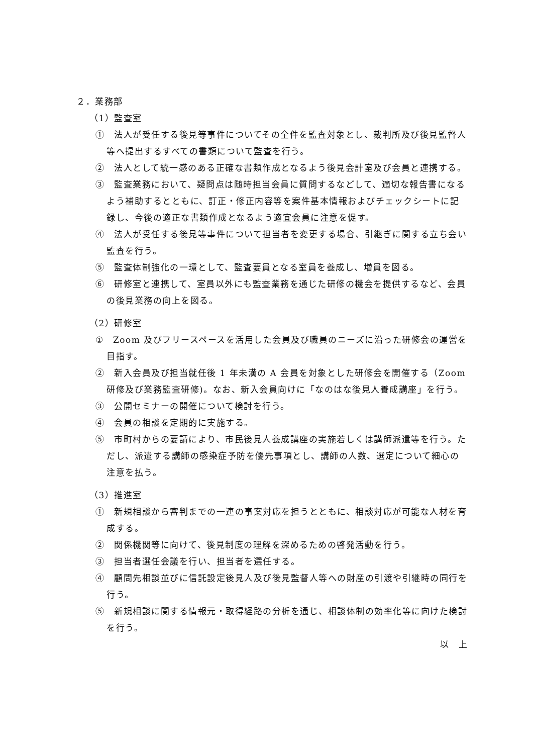２．業務部
（1）監査室
①　法人が受任する後見等事件についてその全件を監査対象とし、裁判所及び後見監督人等へ提出するすべての書類について監査を行う。
②　法人として統一感のある正確な書類作成となるよう後見会計室及び会員と連携する。
③　監査業務において、疑問点は随時担当会員に質問するなどして、適切な報告書になるよう補助するとともに、訂正・修正内容等を案件基本情報およびチェックシートに記録し、今後の適正な書類作成となるよう適宜会員に注意を促す。
④　法人が受任する後見等事件について担当者を変更する場合、引継ぎに関する立ち会い監査を行う。
⑤　監査体制強化の一環として、監査要員となる室員を養成し、増員を図る。
⑥　研修室と連携して、室員以外にも監査業務を通じた研修の機会を提供するなど、会員の後見業務の向上を図る。
（2）研修室
①　Zoom 及びフリースペースを活用した会員及び職員のニーズに沿った研修会の運営を目指す。
②　新入会員及び担当就任後 1 年未満の A 会員を対象とした研修会を開催する（Zoom 研修及び業務監査研修)。なお、新入会員向けに「なのはな後見人養成講座」を行う。
③　公開セミナーの開催について検討を行う。
④　会員の相談を定期的に実施する。
⑤　市町村からの要請により、市民後見人養成講座の実施若しくは講師派遣等を行う。ただし、派遣する講師の感染症予防を優先事項とし、講師の人数、選定について細心の注意を払う。
（3）推進室
①　新規相談から審判までの一連の事案対応を担うとともに、相談対応が可能な人材を育成する。
②　関係機関等に向けて、後見制度の理解を深めるための啓発活動を行う。
③　担当者選任会議を行い、担当者を選任する。
④　顧問先相談並びに信託設定後見人及び後見監督人等への財産の引渡や引継時の同行を行う。
⑤　新規相談に関する情報元・取得経路の分析を通じ、相談体制の効率化等に向けた検討を行う。
以　上